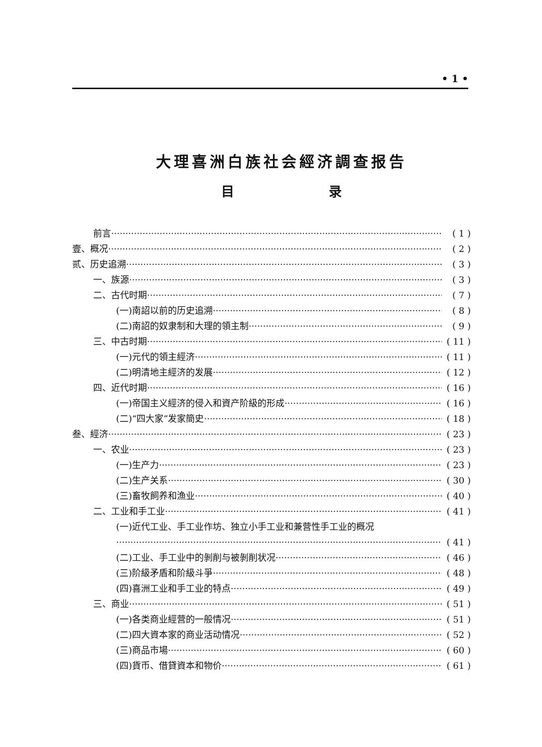• 1 •
大理喜洲白族社会經济調查报告
目 录
前言 ( 1 )
壹、概况 ( 2 )
贰、历史追溯 ( 3 )
一、族源 ( 3 )
二、古代时期 ( 7 )
(一)南詔以前的历史追溯 ( 8 )
(二)南詔的奴隶制和大理的領主制 ( 9 )
三、中古时期 ( 11 )
(一)元代的領主經济 ( 11 )
(二)明清地主經济的发展 ( 12 )
四、近代时期 ( 16 )
(一)帝国主义經济的侵入和資产阶級的形成 ( 16 )
(二)“四大家”发家簡史 ( 18 )
叁、經济 ( 23 )
一、农业 ( 23 )
(一)生产力 ( 23 )
(二)生产关系 ( 30 )
(三)畜牧飼养和漁业 ( 40 )
二、工业和手工业 ( 41 )
(一)近代工业、手工业作坊、独立小手工业和兼营性手工业的概况
( 41 )
(二)工业、手工业中的剝削与被剝削状况 ( 46 )
(三)阶級矛盾和阶級斗爭 ( 48 )
(四)喜洲工业和手工业的特点 ( 49 )
三、商业 ( 51 )
(一)各类商业經营的一般情况 ( 51 )
(二)四大資本家的商业活动情况 ( 52 )
(三)商品市場 ( 60 )
(四)貨币、借貸資本和物价 ( 61 )